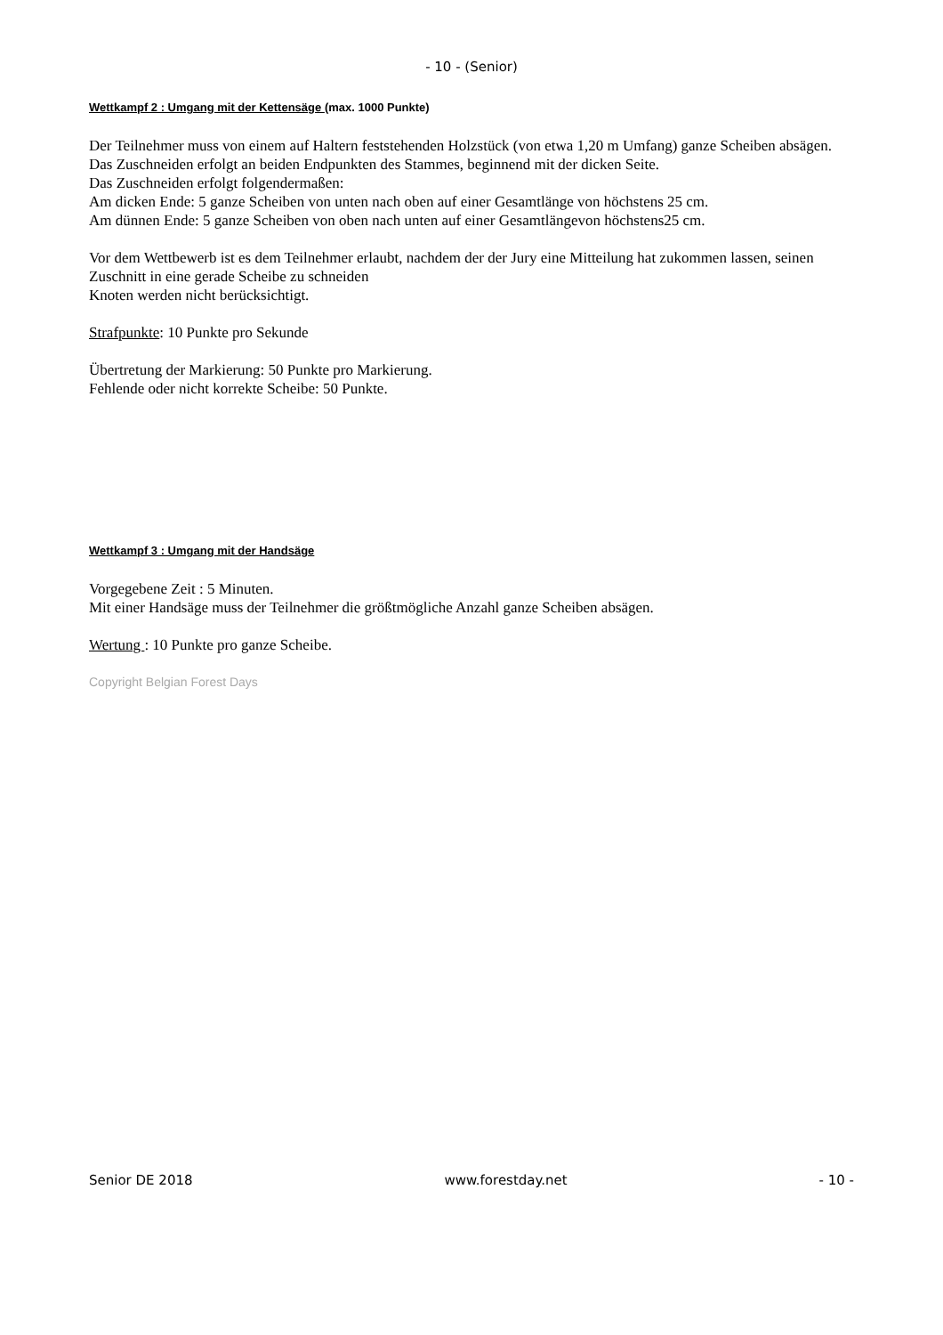- 10 - (Senior)
Wettkampf 2 : Umgang mit der Kettensäge (max. 1000 Punkte)
Der Teilnehmer muss von einem auf Haltern feststehenden Holzstück (von etwa 1,20 m Umfang) ganze Scheiben absägen.
Das Zuschneiden erfolgt an beiden Endpunkten des Stammes, beginnend mit der dicken Seite.
Das Zuschneiden erfolgt folgendermaßen:
Am dicken Ende: 5 ganze Scheiben von unten nach oben auf einer Gesamtlänge von höchstens 25 cm.
Am dünnen Ende: 5 ganze Scheiben von oben nach unten auf einer Gesamtlängevon höchstens25 cm.
Vor dem Wettbewerb ist es dem Teilnehmer erlaubt, nachdem der der Jury eine Mitteilung hat zukommen lassen, seinen Zuschnitt in eine gerade Scheibe zu schneiden
Knoten werden nicht berücksichtigt.
Strafpunkte: 10 Punkte pro Sekunde
Übertretung der Markierung: 50 Punkte pro Markierung.
Fehlende oder nicht korrekte Scheibe: 50 Punkte.
Wettkampf 3 : Umgang mit der Handsäge
Vorgegebene Zeit : 5 Minuten.
Mit einer Handsäge muss der Teilnehmer die größtmögliche Anzahl ganze Scheiben absägen.
Wertung : 10 Punkte pro ganze Scheibe.
Copyright Belgian Forest Days
Senior DE 2018 www.forestday.net - 10 -